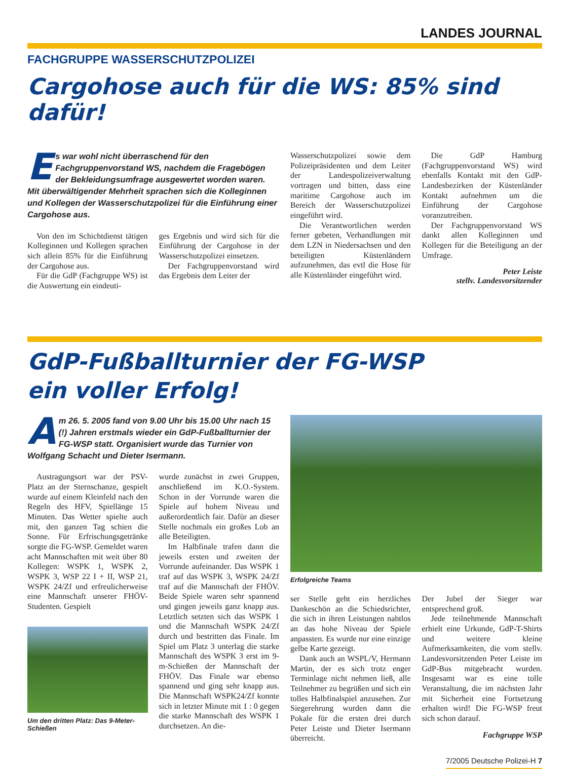LANDES JOURNAL
FACHGRUPPE WASSERSCHUTZPOLIZEI
Cargohose auch für die WS: 85% sind dafür!
Es war wohl nicht überraschend für den Fachgruppenvorstand WS, nachdem die Fragebögen der Bekleidungsumfrage ausgewertet worden waren. Mit überwältigender Mehrheit sprachen sich die Kolleginnen und Kollegen der Wasserschutzpolizei für die Einführung einer Cargohose aus.
Von den im Schichtdienst tätigen Kolleginnen und Kollegen sprachen sich allein 85% für die Einführung der Cargohose aus.
Für die GdP (Fachgruppe WS) ist die Auswertung ein eindeuti-
ges Ergebnis und wird sich für die Einführung der Cargohose in der Wasserschutzpolizei einsetzen.
Der Fachgruppenvorstand wird das Ergebnis dem Leiter der
Wasserschutzpolizei sowie dem Polizeipräsidenten und dem Leiter der Landespolizeiverwaltung vortragen und bitten, dass eine maritime Cargohose auch im Bereich der Wasserschutzpolizei eingeführt wird.
Die Verantwortlichen werden ferner gebeten, Verhandlungen mit dem LZN in Niedersachsen und den beteiligten Küstenländern aufzunehmen, das evtl die Hose für alle Küstenländer eingeführt wird.
Die GdP Hamburg (Fachgruppenvorstand WS) wird ebenfalls Kontakt mit den GdP-Landesbezirken der Küstenländer Kontakt aufnehmen um die Einführung der Cargohose voranzutreiben.
Der Fachgruppenvorstand WS dankt allen Kolleginnen und Kollegen für die Beteiligung an der Umfrage.
Peter Leiste
stellv. Landesvorsitzender
GdP-Fußballturnier der FG-WSP
ein voller Erfolg!
Am 26. 5. 2005 fand von 9.00 Uhr bis 15.00 Uhr nach 15 (!) Jahren erstmals wieder ein GdP-Fußballturnier der FG-WSP statt. Organisiert wurde das Turnier von Wolfgang Schacht und Dieter Isermann.
Austragungsort war der PSV-Platz an der Sternschanze, gespielt wurde auf einem Kleinfeld nach den Regeln des HFV, Spiellänge 15 Minuten. Das Wetter spielte auch mit, den ganzen Tag schien die Sonne. Für Erfrischungsgetränke sorgte die FG-WSP. Gemeldet waren acht Mannschaften mit weit über 80 Kollegen: WSPK 1, WSPK 2, WSPK 3, WSP 22 I + II, WSP 21, WSPK 24/Zf und erfreulicherweise eine Mannschaft unserer FHÖV-Studenten. Gespielt
Um den dritten Platz: Das 9-Meter-Schießen
wurde zunächst in zwei Gruppen, anschließend im K.O.-System. Schon in der Vorrunde waren die Spiele auf hohem Niveau und außerordentlich fair. Dafür an dieser Stelle nochmals ein großes Lob an alle Beteiligten.
Im Halbfinale trafen dann die jeweils ersten und zweiten der Vorrunde aufeinander. Das WSPK 1 traf auf das WSPK 3, WSPK 24/Zf traf auf die Mannschaft der FHÖV. Beide Spiele waren sehr spannend und gingen jeweils ganz knapp aus. Letztlich setzten sich das WSPK 1 und die Mannschaft WSPK 24/Zf durch und bestritten das Finale. Im Spiel um Platz 3 unterlag die starke Mannschaft des WSPK 3 erst im 9-m-Schießen der Mannschaft der FHÖV. Das Finale war ebenso spannend und ging sehr knapp aus. Die Mannschaft WSPK24/Zf konnte sich in letzter Minute mit 1 : 0 gegen die starke Mannschaft des WSPK 1 durchsetzen. An die-
Erfolgreiche Teams
ser Stelle geht ein herzliches Dankeschön an die Schiedsrichter, die sich in ihren Leistungen nahtlos an das hohe Niveau der Spiele anpassten. Es wurde nur eine einzige gelbe Karte gezeigt.
Dank auch an WSPL/V, Hermann Martin, der es sich trotz enger Terminlage nicht nehmen ließ, alle Teilnehmer zu begrüßen und sich ein tolles Halbfinalspiel anzusehen. Zur Siegerehrung wurden dann die Pokale für die ersten drei durch Peter Leiste und Dieter Isermann überreicht.
Der Jubel der Sieger war entsprechend groß.
Jede teilnehmende Mannschaft erhielt eine Urkunde, GdP-T-Shirts und weitere kleine Aufmerksamkeiten, die vom stellv. Landesvorsitzenden Peter Leiste im GdP-Bus mitgebracht wurden. Insgesamt war es eine tolle Veranstaltung, die im nächsten Jahr mit Sicherheit eine Fortsetzung erhalten wird! Die FG-WSP freut sich schon darauf.
Fachgruppe WSP
7/2005 Deutsche Polizei-H 7